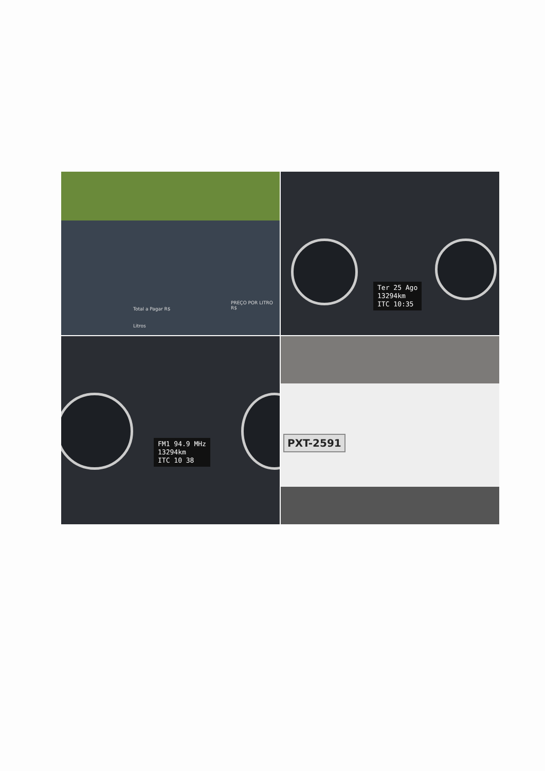Total a Pagar R$
Litros
PREÇO POR LITRO R$
Ter 25 Ago
13294km
ITC 10:35
FM1 94.9 MHz
13294km
ITC 10 38
PXT-2591